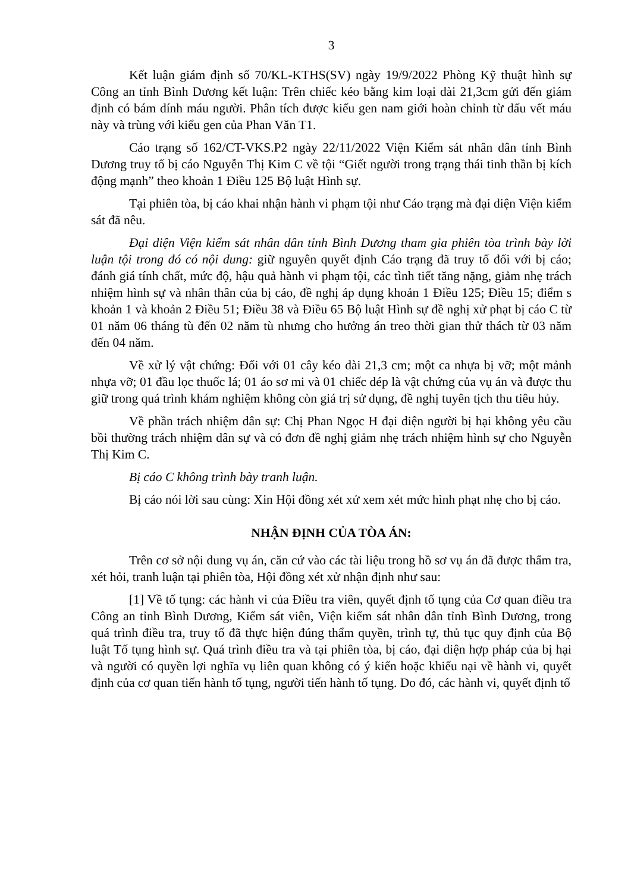3
Kết luận giám định số 70/KL-KTHS(SV) ngày 19/9/2022 Phòng Kỹ thuật hình sự Công an tỉnh Bình Dương kết luận: Trên chiếc kéo bằng kim loại dài 21,3cm gửi đến giám định có bám dính máu người. Phân tích được kiểu gen nam giới hoàn chỉnh từ dấu vết máu này và trùng với kiểu gen của Phan Văn T1.
Cáo trạng số 162/CT-VKS.P2 ngày 22/11/2022 Viện Kiểm sát nhân dân tỉnh Bình Dương truy tố bị cáo Nguyễn Thị Kim C về tội “Giết người trong trạng thái tinh thần bị kích động mạnh” theo khoản 1 Điều 125 Bộ luật Hình sự.
Tại phiên tòa, bị cáo khai nhận hành vi phạm tội như Cáo trạng mà đại diện Viện kiểm sát đã nêu.
Đại diện Viện kiểm sát nhân dân tỉnh Bình Dương tham gia phiên tòa trình bày lời luận tội trong đó có nội dung: giữ nguyên quyết định Cáo trạng đã truy tố đối với bị cáo; đánh giá tính chất, mức độ, hậu quả hành vi phạm tội, các tình tiết tăng nặng, giảm nhẹ trách nhiệm hình sự và nhân thân của bị cáo, đề nghị áp dụng khoản 1 Điều 125; Điều 15; điểm s khoản 1 và khoản 2 Điều 51; Điều 38 và Điều 65 Bộ luật Hình sự đề nghị xử phạt bị cáo C từ 01 năm 06 tháng tù đến 02 năm tù nhưng cho hưởng án treo thời gian thử thách từ 03 năm đến 04 năm.
Về xử lý vật chứng: Đối với 01 cây kéo dài 21,3 cm; một ca nhựa bị vỡ; một mảnh nhựa vỡ; 01 đầu lọc thuốc lá; 01 áo sơ mi và 01 chiếc dép là vật chứng của vụ án và được thu giữ trong quá trình khám nghiệm không còn giá trị sử dụng, đề nghị tuyên tịch thu tiêu hủy.
Về phần trách nhiệm dân sự: Chị Phan Ngọc H đại diện người bị hại không yêu cầu bồi thường trách nhiệm dân sự và có đơn đề nghị giảm nhẹ trách nhiệm hình sự cho Nguyễn Thị Kim C.
Bị cáo C không trình bày tranh luận.
Bị cáo nói lời sau cùng: Xin Hội đồng xét xử xem xét mức hình phạt nhẹ cho bị cáo.
NHẬN ĐỊNH CỦA TÒA ÁN:
Trên cơ sở nội dung vụ án, căn cứ vào các tài liệu trong hồ sơ vụ án đã được thẩm tra, xét hỏi, tranh luận tại phiên tòa, Hội đồng xét xử nhận định như sau:
[1] Về tố tụng: các hành vi của Điều tra viên, quyết định tố tụng của Cơ quan điều tra Công an tỉnh Bình Dương, Kiểm sát viên, Viện kiểm sát nhân dân tỉnh Bình Dương, trong quá trình điều tra, truy tố đã thực hiện đúng thẩm quyền, trình tự, thủ tục quy định của Bộ luật Tố tụng hình sự. Quá trình điều tra và tại phiên tòa, bị cáo, đại diện hợp pháp của bị hại và người có quyền lợi nghĩa vụ liên quan không có ý kiến hoặc khiếu nại về hành vi, quyết định của cơ quan tiến hành tố tụng, người tiến hành tố tụng. Do đó, các hành vi, quyết định tố